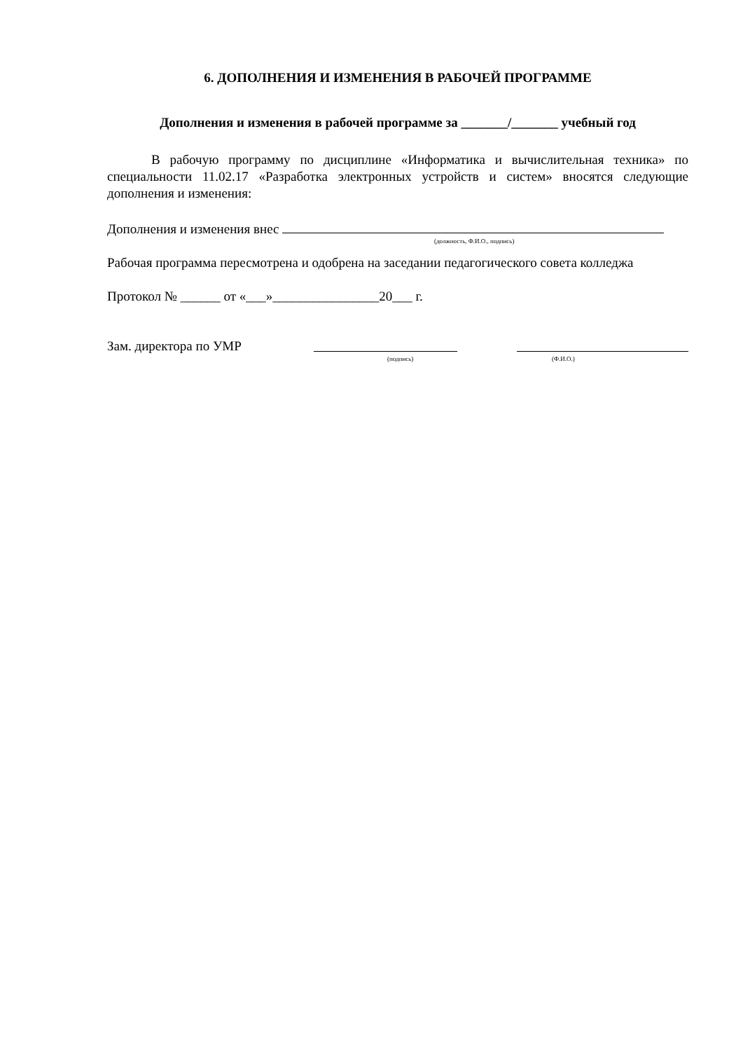6. ДОПОЛНЕНИЯ И ИЗМЕНЕНИЯ В РАБОЧЕЙ ПРОГРАММЕ
Дополнения и изменения в рабочей программе за _______/_______ учебный год
В рабочую программу по дисциплине «Информатика и вычислительная техника» по специальности 11.02.17 «Разработка электронных устройств и систем» вносятся следующие дополнения и изменения:
Дополнения и изменения внес
(должность, Ф.И.О., подпись)
Рабочая программа пересмотрена и одобрена на заседании педагогического совета колледжа
Протокол № ______ от «___»________________20___ г.
Зам. директора по УМР
(подпись) (Ф.И.О.)